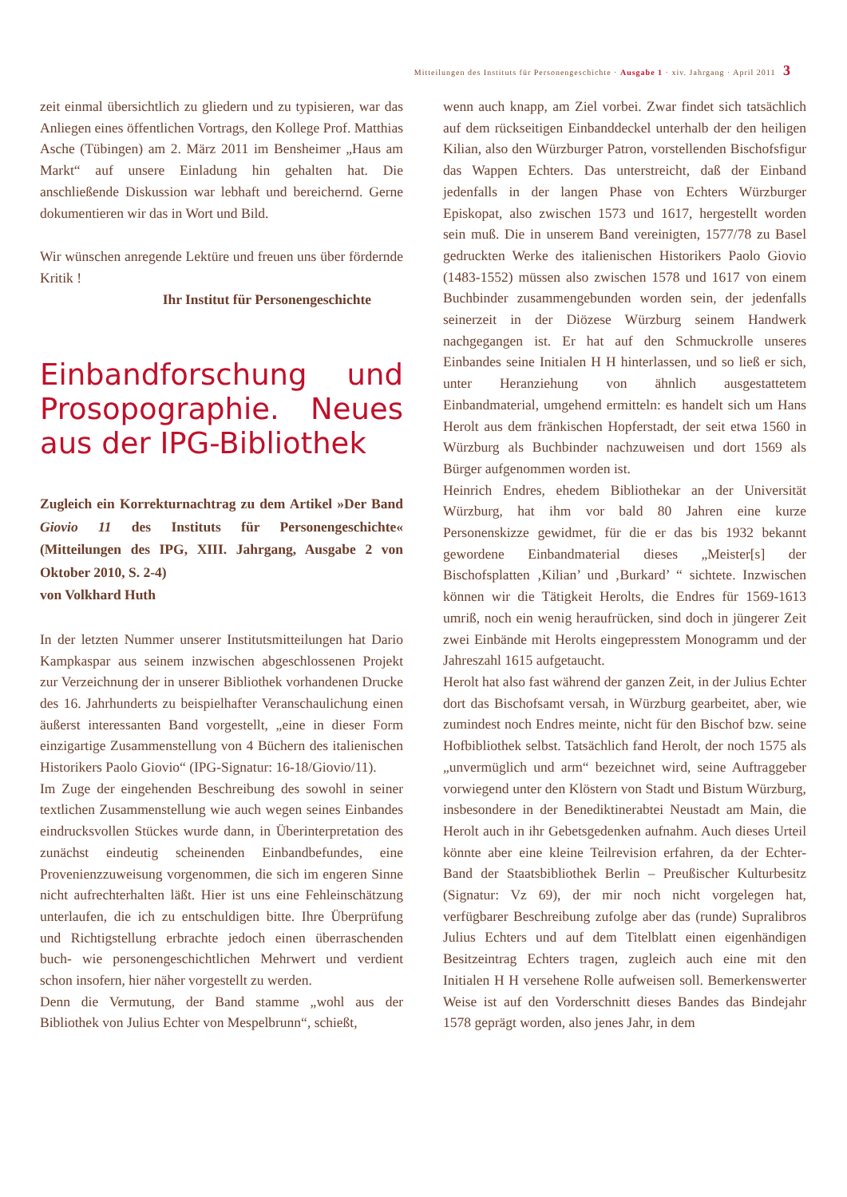Mitteilungen des Instituts für Personengeschichte · Ausgabe 1 · xiv. Jahrgang · April 2011 3
zeit einmal übersichtlich zu gliedern und zu typisieren, war das Anliegen eines öffentlichen Vortrags, den Kollege Prof. Matthias Asche (Tübingen) am 2. März 2011 im Bensheimer „Haus am Markt“ auf unsere Einladung hin gehalten hat. Die anschließende Diskussion war lebhaft und bereichernd. Gerne dokumentieren wir das in Wort und Bild.
Wir wünschen anregende Lektüre und freuen uns über fördernde Kritik !
Ihr Institut für Personengeschichte
Einbandforschung und Prosopographie. Neues aus der IPG-Bibliothek
Zugleich ein Korrekturnachtrag zu dem Artikel »Der Band Giovio 11 des Instituts für Personengeschichte« (Mitteilungen des IPG, XIII. Jahrgang, Ausgabe 2 von Oktober 2010, S. 2-4)
von Volkhard Huth
In der letzten Nummer unserer Institutsmitteilungen hat Dario Kampkaspar aus seinem inzwischen abgeschlossenen Projekt zur Verzeichnung der in unserer Bibliothek vorhandenen Drucke des 16. Jahrhunderts zu beispielhafter Veranschaulichung einen äußerst interessanten Band vorgestellt, „eine in dieser Form einzigartige Zusammenstellung von 4 Büchern des italienischen Historikers Paolo Giovio“ (IPG-Signatur: 16-18/Giovio/11).
Im Zuge der eingehenden Beschreibung des sowohl in seiner textlichen Zusammenstellung wie auch wegen seines Einbandes eindrucksvollen Stückes wurde dann, in Überinterpretation des zunächst eindeutig scheinenden Einbandbefundes, eine Provenienzzuweisung vorgenommen, die sich im engeren Sinne nicht aufrechterhalten läßt. Hier ist uns eine Fehleinschätzung unterlaufen, die ich zu entschuldigen bitte. Ihre Überprüfung und Richtigstellung erbrachte jedoch einen überraschenden buch- wie personengeschichtlichen Mehrwert und verdient schon insofern, hier näher vorgestellt zu werden.
Denn die Vermutung, der Band stamme „wohl aus der Bibliothek von Julius Echter von Mespelbrunn“, schießt,
wenn auch knapp, am Ziel vorbei. Zwar findet sich tatsächlich auf dem rückseitigen Einbanddeckel unterhalb der den heiligen Kilian, also den Würzburger Patron, vorstellenden Bischofsfigur das Wappen Echters. Das unterstreicht, daß der Einband jedenfalls in der langen Phase von Echters Würzburger Episkopat, also zwischen 1573 und 1617, hergestellt worden sein muß. Die in unserem Band vereinigten, 1577/78 zu Basel gedruckten Werke des italienischen Historikers Paolo Giovio (1483-1552) müssen also zwischen 1578 und 1617 von einem Buchbinder zusammengebunden worden sein, der jedenfalls seinerzeit in der Diözese Würzburg seinem Handwerk nachgegangen ist. Er hat auf den Schmuckrolle unseres Einbandes seine Initialen H H hinterlassen, und so ließ er sich, unter Heranziehung von ähnlich ausgestattetem Einbandmaterial, umgehend ermitteln: es handelt sich um Hans Herolt aus dem fränkischen Hopferstadt, der seit etwa 1560 in Würzburg als Buchbinder nachzuweisen und dort 1569 als Bürger aufgenommen worden ist.
Heinrich Endres, ehedem Bibliothekar an der Universität Würzburg, hat ihm vor bald 80 Jahren eine kurze Personenskizze gewidmet, für die er das bis 1932 bekannt gewordene Einbandmaterial dieses „Meister[s] der Bischofsplatten ‚Kilian’ und ‚Burkard’ “ sichtete. Inzwischen können wir die Tätigkeit Herolts, die Endres für 1569-1613 umriß, noch ein wenig heraufrücken, sind doch in jüngerer Zeit zwei Einbände mit Herolts eingepresstem Monogramm und der Jahreszahl 1615 aufgetaucht.
Herolt hat also fast während der ganzen Zeit, in der Julius Echter dort das Bischofsamt versah, in Würzburg gearbeitet, aber, wie zumindest noch Endres meinte, nicht für den Bischof bzw. seine Hofbibliothek selbst. Tatsächlich fand Herolt, der noch 1575 als „unvermüglich und arm“ bezeichnet wird, seine Auftraggeber vorwiegend unter den Klöstern von Stadt und Bistum Würzburg, insbesondere in der Benediktinerabtei Neustadt am Main, die Herolt auch in ihr Gebetsgedenken aufnahm. Auch dieses Urteil könnte aber eine kleine Teilrevision erfahren, da der Echter-Band der Staatsbibliothek Berlin – Preußischer Kulturbesitz (Signatur: Vz 69), der mir noch nicht vorgelegen hat, verfügbarer Beschreibung zufolge aber das (runde) Supralibros Julius Echters und auf dem Titelblatt einen eigenhändigen Besitzeintrag Echters tragen, zugleich auch eine mit den Initialen H H versehene Rolle aufweisen soll. Bemerkenswerter Weise ist auf den Vorderschnitt dieses Bandes das Bindejahr 1578 geprägt worden, also jenes Jahr, in dem